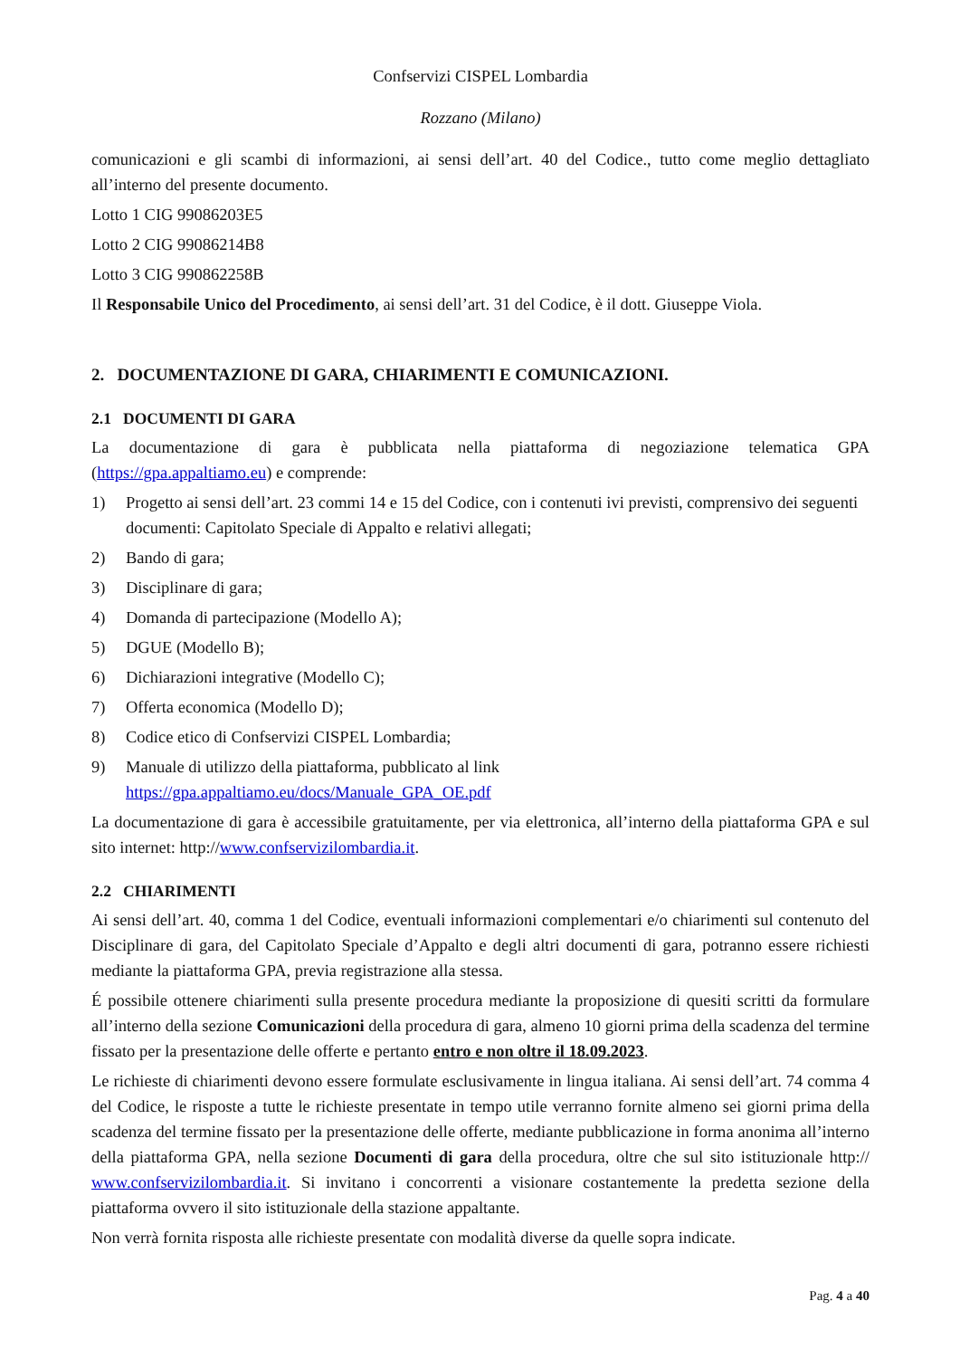Confservizi CISPEL Lombardia
Rozzano (Milano)
comunicazioni e gli scambi di informazioni, ai sensi dell’art. 40 del Codice., tutto come meglio dettagliato all’interno del presente documento.
Lotto 1 CIG 99086203E5
Lotto 2 CIG 99086214B8
Lotto 3 CIG 990862258B
Il Responsabile Unico del Procedimento, ai sensi dell’art. 31 del Codice, è il dott. Giuseppe Viola.
2. DOCUMENTAZIONE DI GARA, CHIARIMENTI E COMUNICAZIONI.
2.1 DOCUMENTI DI GARA
La documentazione di gara è pubblicata nella piattaforma di negoziazione telematica GPA (https://gpa.appaltiamo.eu) e comprende:
1) Progetto ai sensi dell’art. 23 commi 14 e 15 del Codice, con i contenuti ivi previsti, comprensivo dei seguenti documenti: Capitolato Speciale di Appalto e relativi allegati;
2) Bando di gara;
3) Disciplinare di gara;
4) Domanda di partecipazione (Modello A);
5) DGUE (Modello B);
6) Dichiarazioni integrative (Modello C);
7) Offerta economica (Modello D);
8) Codice etico di Confservizi CISPEL Lombardia;
9) Manuale di utilizzo della piattaforma, pubblicato al link
https://gpa.appaltiamo.eu/docs/Manuale_GPA_OE.pdf
La documentazione di gara è accessibile gratuitamente, per via elettronica, all’interno della piattaforma GPA e sul sito internet: http://www.confservizilombardia.it.
2.2 CHIARIMENTI
Ai sensi dell’art. 40, comma 1 del Codice, eventuali informazioni complementari e/o chiarimenti sul contenuto del Disciplinare di gara, del Capitolato Speciale d’Appalto e degli altri documenti di gara, potranno essere richiesti mediante la piattaforma GPA, previa registrazione alla stessa.
É possibile ottenere chiarimenti sulla presente procedura mediante la proposizione di quesiti scritti da formulare all’interno della sezione Comunicazioni della procedura di gara, almeno 10 giorni prima della scadenza del termine fissato per la presentazione delle offerte e pertanto entro e non oltre il 18.09.2023.
Le richieste di chiarimenti devono essere formulate esclusivamente in lingua italiana. Ai sensi dell’art. 74 comma 4 del Codice, le risposte a tutte le richieste presentate in tempo utile verranno fornite almeno sei giorni prima della scadenza del termine fissato per la presentazione delle offerte, mediante pubblicazione in forma anonima all’interno della piattaforma GPA, nella sezione Documenti di gara della procedura, oltre che sul sito istituzionale http:// www.confservizilombardia.it. Si invitano i concorrenti a visionare costantemente la predetta sezione della piattaforma ovvero il sito istituzionale della stazione appaltante.
Non verrà fornita risposta alle richieste presentate con modalità diverse da quelle sopra indicate.
Pag. 4 a 40